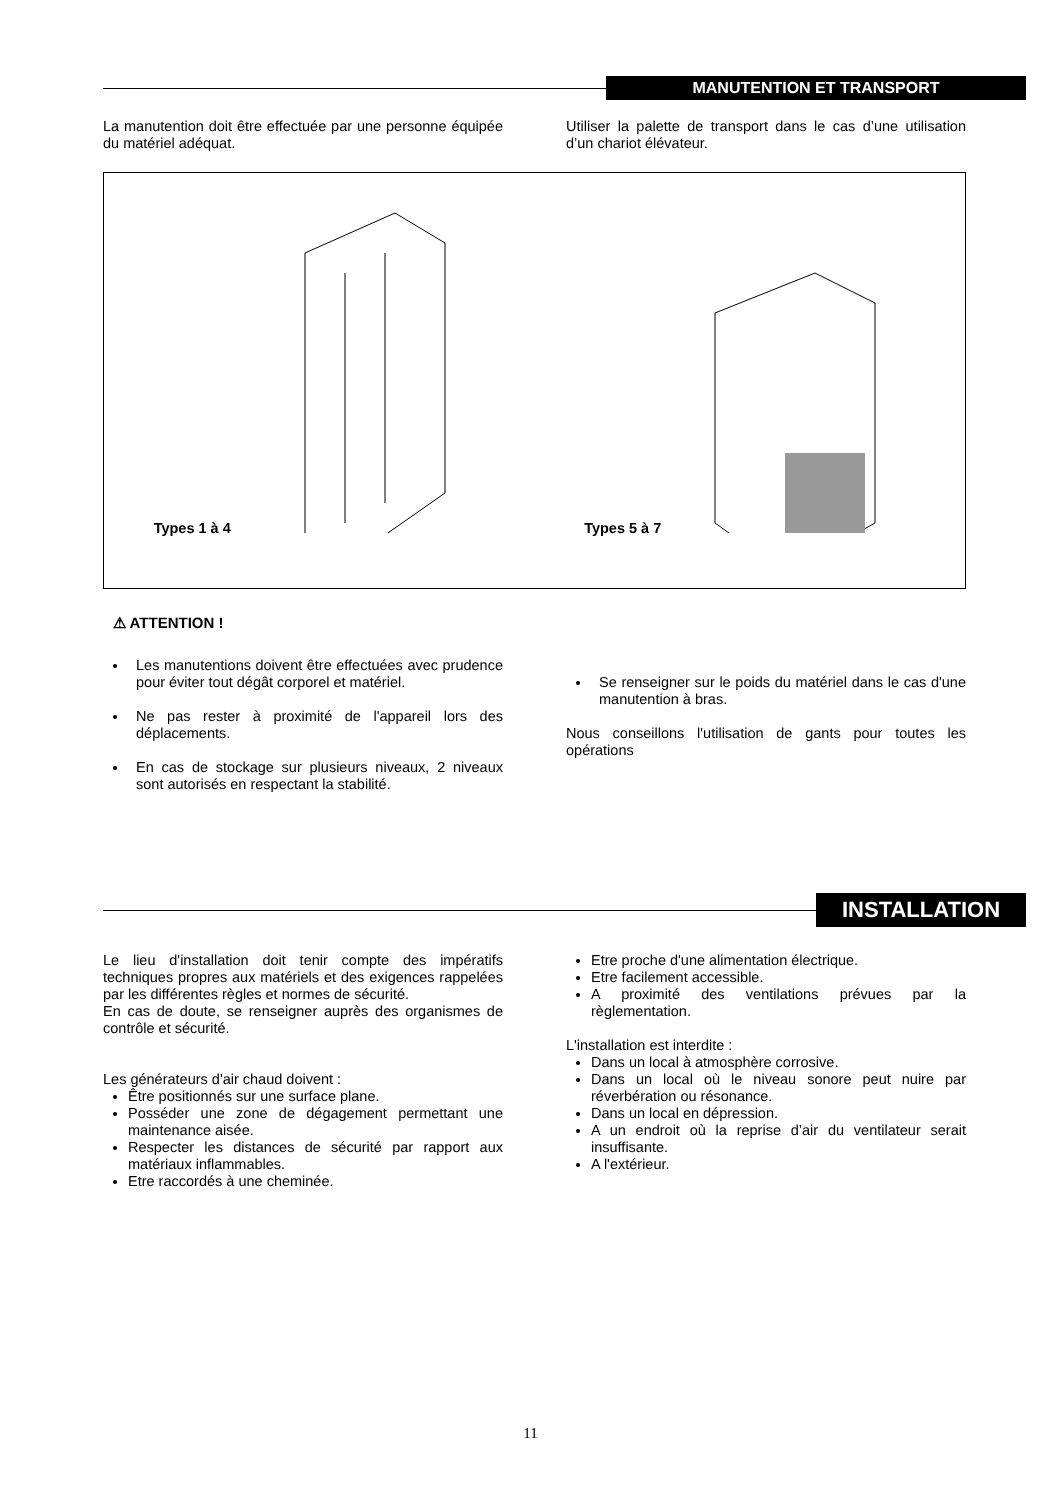MANUTENTION ET TRANSPORT
La manutention doit être effectuée par une personne équipée du matériel adéquat.
Utiliser la palette de transport dans le cas d’une utilisation d’un chariot élévateur.
Types 1 à 4 Types 5 à 7
⚠ ATTENTION !
Les manutentions doivent être effectuées avec prudence pour éviter tout dégât corporel et matériel.
Ne pas rester à proximité de l'appareil lors des déplacements.
En cas de stockage sur plusieurs niveaux, 2 niveaux sont autorisés en respectant la stabilité.
Se renseigner sur le poids du matériel dans le cas d'une manutention à bras.
Nous conseillons l'utilisation de gants pour toutes les opérations
INSTALLATION
Le lieu d'installation doit tenir compte des impératifs techniques propres aux matériels et des exigences rappelées par les différentes règles et normes de sécurité.
En cas de doute, se renseigner auprès des organismes de contrôle et sécurité.
Les générateurs d'air chaud doivent :
Être positionnés sur une surface plane.
Posséder une zone de dégagement permettant une maintenance aisée.
Respecter les distances de sécurité par rapport aux matériaux inflammables.
Etre raccordés à une cheminée.
Etre proche d'une alimentation électrique.
Etre facilement accessible.
A proximité des ventilations prévues par la règlementation.
L'installation est interdite :
Dans un local à atmosphère corrosive.
Dans un local où le niveau sonore peut nuire par réverbération ou résonance.
Dans un local en dépression.
A un endroit où la reprise d’air du ventilateur serait insuffisante.
A l'extérieur.
11